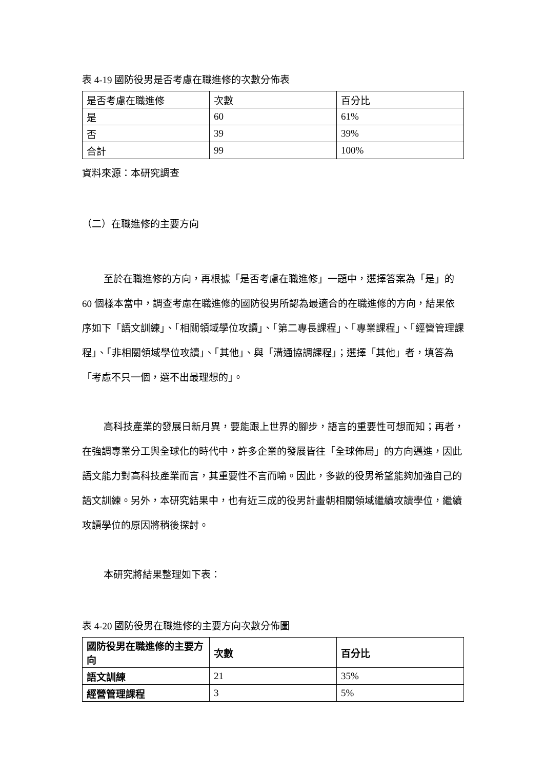表 4-19 國防役男是否考慮在職進修的次數分佈表
| 是否考慮在職進修 | 次數 | 百分比 |
| 是 | 60 | 61% |
| 否 | 39 | 39% |
| 合計 | 99 | 100% |
資料來源：本研究調查
（二）在職進修的主要方向
至於在職進修的方向，再根據「是否考慮在職進修」一題中，選擇答案為「是」的 60 個樣本當中，調查考慮在職進修的國防役男所認為最適合的在職進修的方向，結果依序如下「語文訓練」、「相關領域學位攻讀」、「第二專長課程」、「專業課程」、「經營管理課程」、「非相關領域學位攻讀」、「其他」、與「溝通協調課程」；選擇「其他」者，填答為「考慮不只一個，選不出最理想的」。
高科技產業的發展日新月異，要能跟上世界的腳步，語言的重要性可想而知；再者，在強調專業分工與全球化的時代中，許多企業的發展皆往「全球佈局」的方向邁進，因此語文能力對高科技產業而言，其重要性不言而喻。因此，多數的役男希望能夠加強自己的語文訓練。另外，本研究結果中，也有近三成的役男計畫朝相關領域繼續攻讀學位，繼續攻讀學位的原因將稍後探討。
本研究將結果整理如下表：
表 4-20 國防役男在職進修的主要方向次數分佈圖
| 國防役男在職進修的主要方向 | 次數 | 百分比 |
| 語文訓練 | 21 | 35% |
| 經營管理課程 | 3 | 5% |